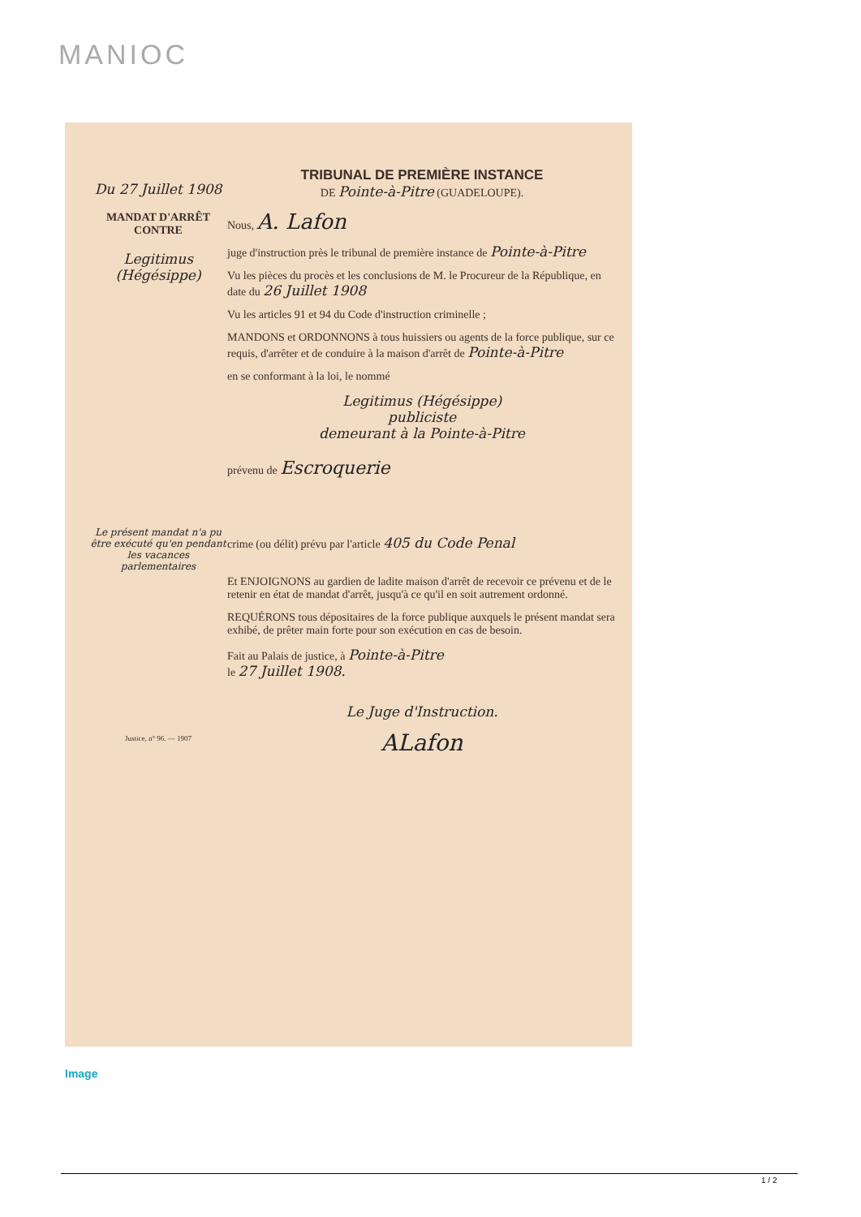MANIOC
Du 27 Juillet 1908
MANDAT D'ARRÊT
CONTRE
Legitimus
(Hégésippe)
Le présent mandat n'a pu être exécuté qu'en pendant les vacances parlementaires
Justice, n° 96. — 1907
TRIBUNAL DE PREMIÈRE INSTANCE
DE Pointe-à-Pitre (GUADELOUPE).
Nous, A. Lafon
juge d'instruction près le tribunal de première instance de Pointe-à-Pitre
Vu les pièces du procès et les conclusions de M. le Procureur de la République, en date du 26 Juillet 1908
Vu les articles 91 et 94 du Code d'instruction criminelle ;
MANDONS et ORDONNONS à tous huissiers ou agents de la force publique, sur ce requis, d'arrêter et de conduire à la maison d'arrêt de Pointe-à-Pitre
en se conformant à la loi, le nommé
Legitimus (Hégésippe)
publiciste
demeurant à la Pointe-à-Pitre
prévenu de Escroquerie
crime (ou délit) prévu par l'article 405 du Code Penal
Et ENJOIGNONS au gardien de ladite maison d'arrêt de recevoir ce prévenu et de le retenir en état de mandat d'arrêt, jusqu'à ce qu'il en soit autrement ordonné.
REQUÉRONS tous dépositaires de la force publique auxquels le présent mandat sera exhibé, de prêter main forte pour son exécution en cas de besoin.
Fait au Palais de justice, à Pointe-à-Pitre
le 27 Juillet 1908.
Le Juge d'Instruction.
ALafon
Image
1 / 2